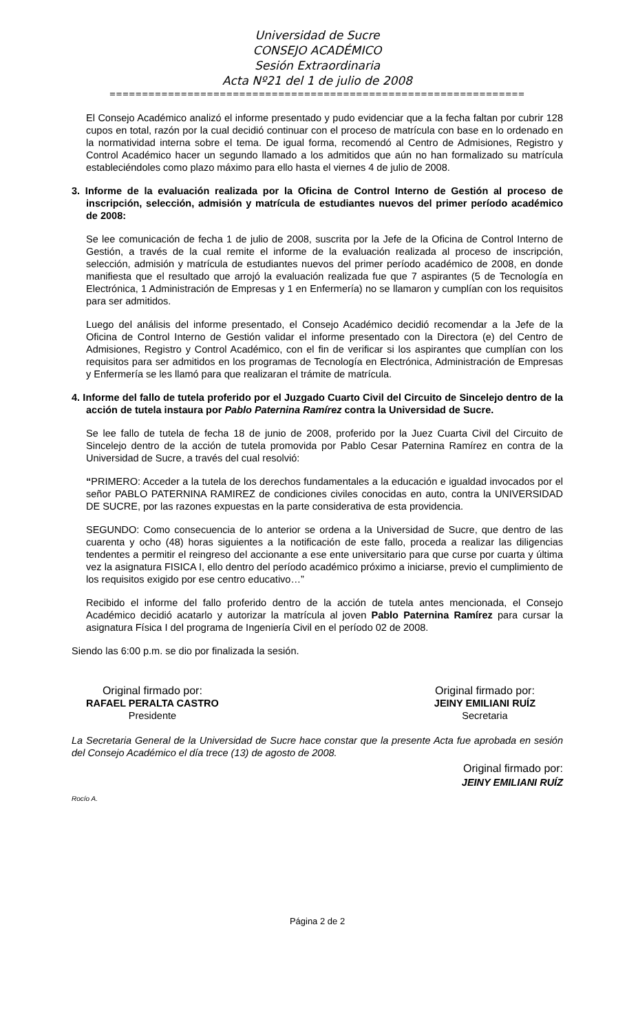Universidad de Sucre
CONSEJO ACADÉMICO
Sesión Extraordinaria
Acta Nº21 del 1 de julio de 2008
================================================================
El Consejo Académico analizó el informe presentado y pudo evidenciar que a la fecha faltan por cubrir 128 cupos en total, razón por la cual decidió continuar con el proceso de matrícula con base en lo ordenado en la normatividad interna sobre el tema. De igual forma, recomendó al Centro de Admisiones, Registro y Control Académico hacer un segundo llamado a los admitidos que aún no han formalizado su matrícula estableciéndoles como plazo máximo para ello hasta el viernes 4 de julio de 2008.
3. Informe de la evaluación realizada por la Oficina de Control Interno de Gestión al proceso de inscripción, selección, admisión y matrícula de estudiantes nuevos del primer período académico de 2008:
Se lee comunicación de fecha 1 de julio de 2008, suscrita por la Jefe de la Oficina de Control Interno de Gestión, a través de la cual remite el informe de la evaluación realizada al proceso de inscripción, selección, admisión y matrícula de estudiantes nuevos del primer período académico de 2008, en donde manifiesta que el resultado que arrojó la evaluación realizada fue que 7 aspirantes (5 de Tecnología en Electrónica, 1 Administración de Empresas y 1 en Enfermería) no se llamaron y cumplían con los requisitos para ser admitidos.
Luego del análisis del informe presentado, el Consejo Académico decidió recomendar a la Jefe de la Oficina de Control Interno de Gestión validar el informe presentado con la Directora (e) del Centro de Admisiones, Registro y Control Académico, con el fin de verificar si los aspirantes que cumplían con los requisitos para ser admitidos en los programas de Tecnología en Electrónica, Administración de Empresas y Enfermería se les llamó para que realizaran el trámite de matrícula.
4. Informe del fallo de tutela proferido por el Juzgado Cuarto Civil del Circuito de Sincelejo dentro de la acción de tutela instaura por Pablo Paternina Ramírez contra la Universidad de Sucre.
Se lee fallo de tutela de fecha 18 de junio de 2008, proferido por la Juez Cuarta Civil del Circuito de Sincelejo dentro de la acción de tutela promovida por Pablo Cesar Paternina Ramírez en contra de la Universidad de Sucre, a través del cual resolvió:
“PRIMERO: Acceder a la tutela de los derechos fundamentales a la educación e igualdad invocados por el señor PABLO PATERNINA RAMIREZ de condiciones civiles conocidas en auto, contra la UNIVERSIDAD DE SUCRE, por las razones expuestas en la parte considerativa de esta providencia.
SEGUNDO: Como consecuencia de lo anterior se ordena a la Universidad de Sucre, que dentro de las cuarenta y ocho (48) horas siguientes a la notificación de este fallo, proceda a realizar las diligencias tendentes a permitir el reingreso del accionante a ese ente universitario para que curse por cuarta y última vez la asignatura FISICA I, ello dentro del período académico próximo a iniciarse, previo el cumplimiento de los requisitos exigido por ese centro educativo…”
Recibido el informe del fallo proferido dentro de la acción de tutela antes mencionada, el Consejo Académico decidió acatarlo y autorizar la matrícula al joven Pablo Paternina Ramírez para cursar la asignatura Física I del programa de Ingeniería Civil en el período 02 de 2008.
Siendo las 6:00 p.m. se dio por finalizada la sesión.
Original firmado por:
RAFAEL PERALTA CASTRO
Presidente
Original firmado por:
JEINY EMILIANI RUÍZ
Secretaria
La Secretaria General de la Universidad de Sucre hace constar que la presente Acta fue aprobada en sesión del Consejo Académico el día trece (13) de agosto de 2008.
Original firmado por:
JEINY EMILIANI RUÍZ
Rocío A.
Página 2 de 2